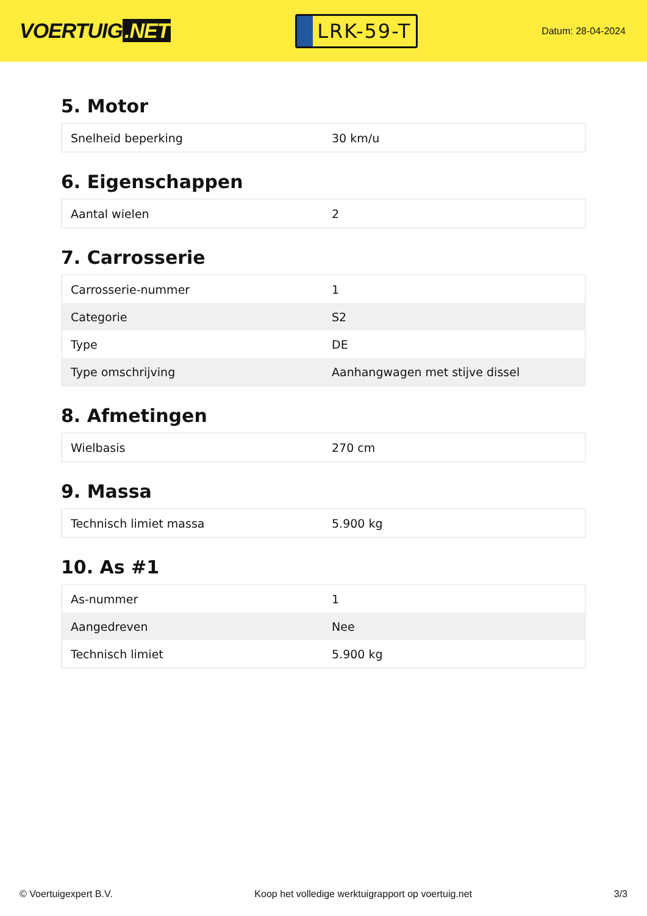VOERTUIG.NET
LRK-59-T
Datum: 28-04-2024
5. Motor
| Snelheid beperking | 30 km/u |
6. Eigenschappen
| Aantal wielen | 2 |
7. Carrosserie
| Carrosserie-nummer | 1 |
| Categorie | S2 |
| Type | DE |
| Type omschrijving | Aanhangwagen met stijve dissel |
8. Afmetingen
| Wielbasis | 270 cm |
9. Massa
| Technisch limiet massa | 5.900 kg |
10. As #1
| As-nummer | 1 |
| Aangedreven | Nee |
| Technisch limiet | 5.900 kg |
© Voertuigexpert B.V. Koop het volledige werktuigrapport op voertuig.net 3/3